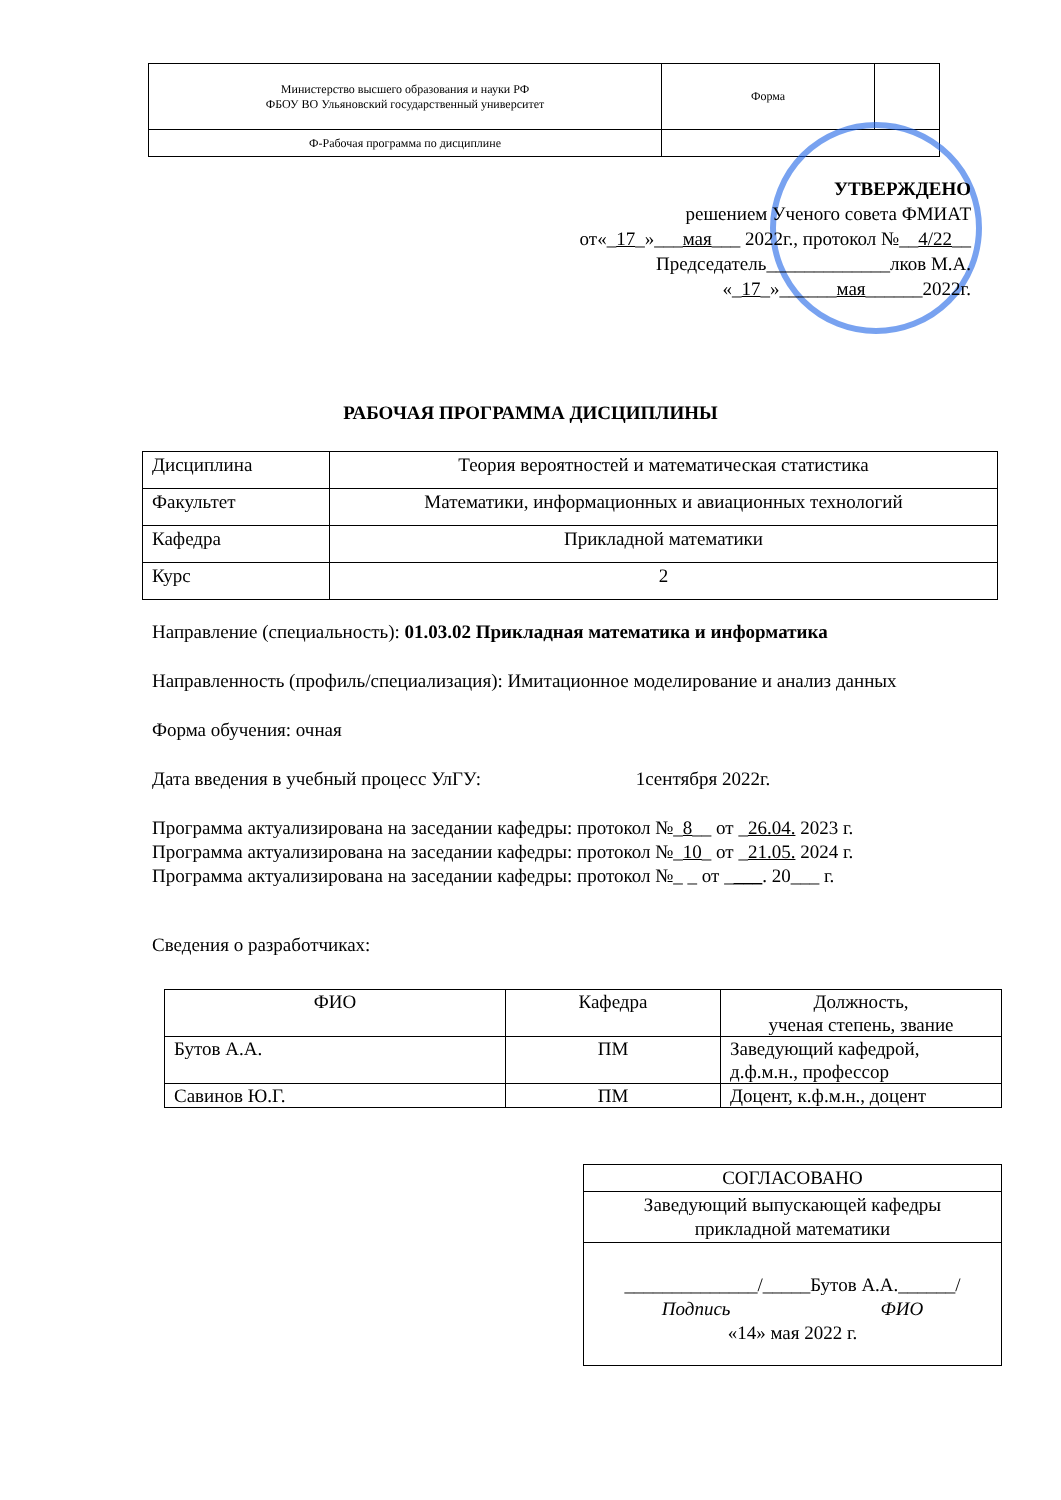| Министерство высшего образования и науки РФ ФБОУ ВО Ульяновский государственный университет | Форма | |
| Ф-Рабочая программа по дисциплине | | |
УТВЕРЖДЕНО
решением Ученого совета ФМИАТ
от«_17_»___мая___ 2022г., протокол №__4/22__
Председатель_____________лков М.А.
«_17_»______мая______2022г.
РАБОЧАЯ ПРОГРАММА ДИСЦИПЛИНЫ
| Дисциплина | Теория вероятностей и математическая статистика |
| Факультет | Математики, информационных и авиационных технологий |
| Кафедра | Прикладной математики |
| Курс | 2 |
Направление (специальность): 01.03.02 Прикладная математика и информатика
Направленность (профиль/специализация): Имитационное моделирование и анализ данных
Форма обучения: очная
Дата введения в учебный процесс УлГУ: 1сентября 2022г.
Программа актуализирована на заседании кафедры: протокол №_8__ от _26.04. 2023 г.
Программа актуализирована на заседании кафедры: протокол №_10_ от _21.05. 2024 г.
Программа актуализирована на заседании кафедры: протокол №_ _ от ____. 20___ г.
Сведения о разработчиках:
| ФИО | Кафедра | Должность, ученая степень, звание |
| Бутов А.А. | ПМ | Заведующий кафедрой, д.ф.м.н., профессор |
| Савинов Ю.Г. | ПМ | Доцент, к.ф.м.н., доцент |
| СОГЛАСОВАНО |
| Заведующий выпускающей кафедры прикладной математики |
| ______________/_____Бутов А.А.______/ Подпись ФИО «14» мая 2022 г. |